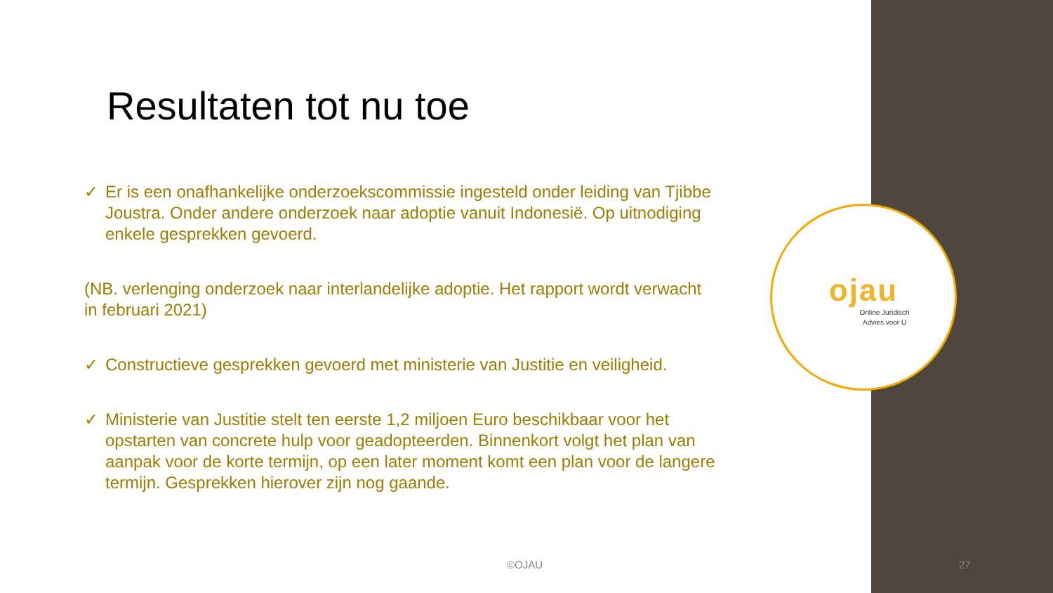Resultaten tot nu toe
✓ Er is een onafhankelijke onderzoekscommissie ingesteld onder leiding van Tjibbe Joustra. Onder andere onderzoek naar adoptie vanuit Indonesië. Op uitnodiging enkele gesprekken gevoerd.
(NB. verlenging onderzoek naar interlandelijke adoptie. Het rapport wordt verwacht in februari 2021)
✓ Constructieve gesprekken gevoerd met ministerie van Justitie en veiligheid.
✓ Ministerie van Justitie stelt ten eerste 1,2 miljoen Euro beschikbaar voor het opstarten van concrete hulp voor geadopteerden. Binnenkort volgt het plan van aanpak voor de korte termijn, op een later moment komt een plan voor de langere termijn. Gesprekken hierover zijn nog gaande.
ojau
Online Juridisch
Advies voor U
©OJAU 27